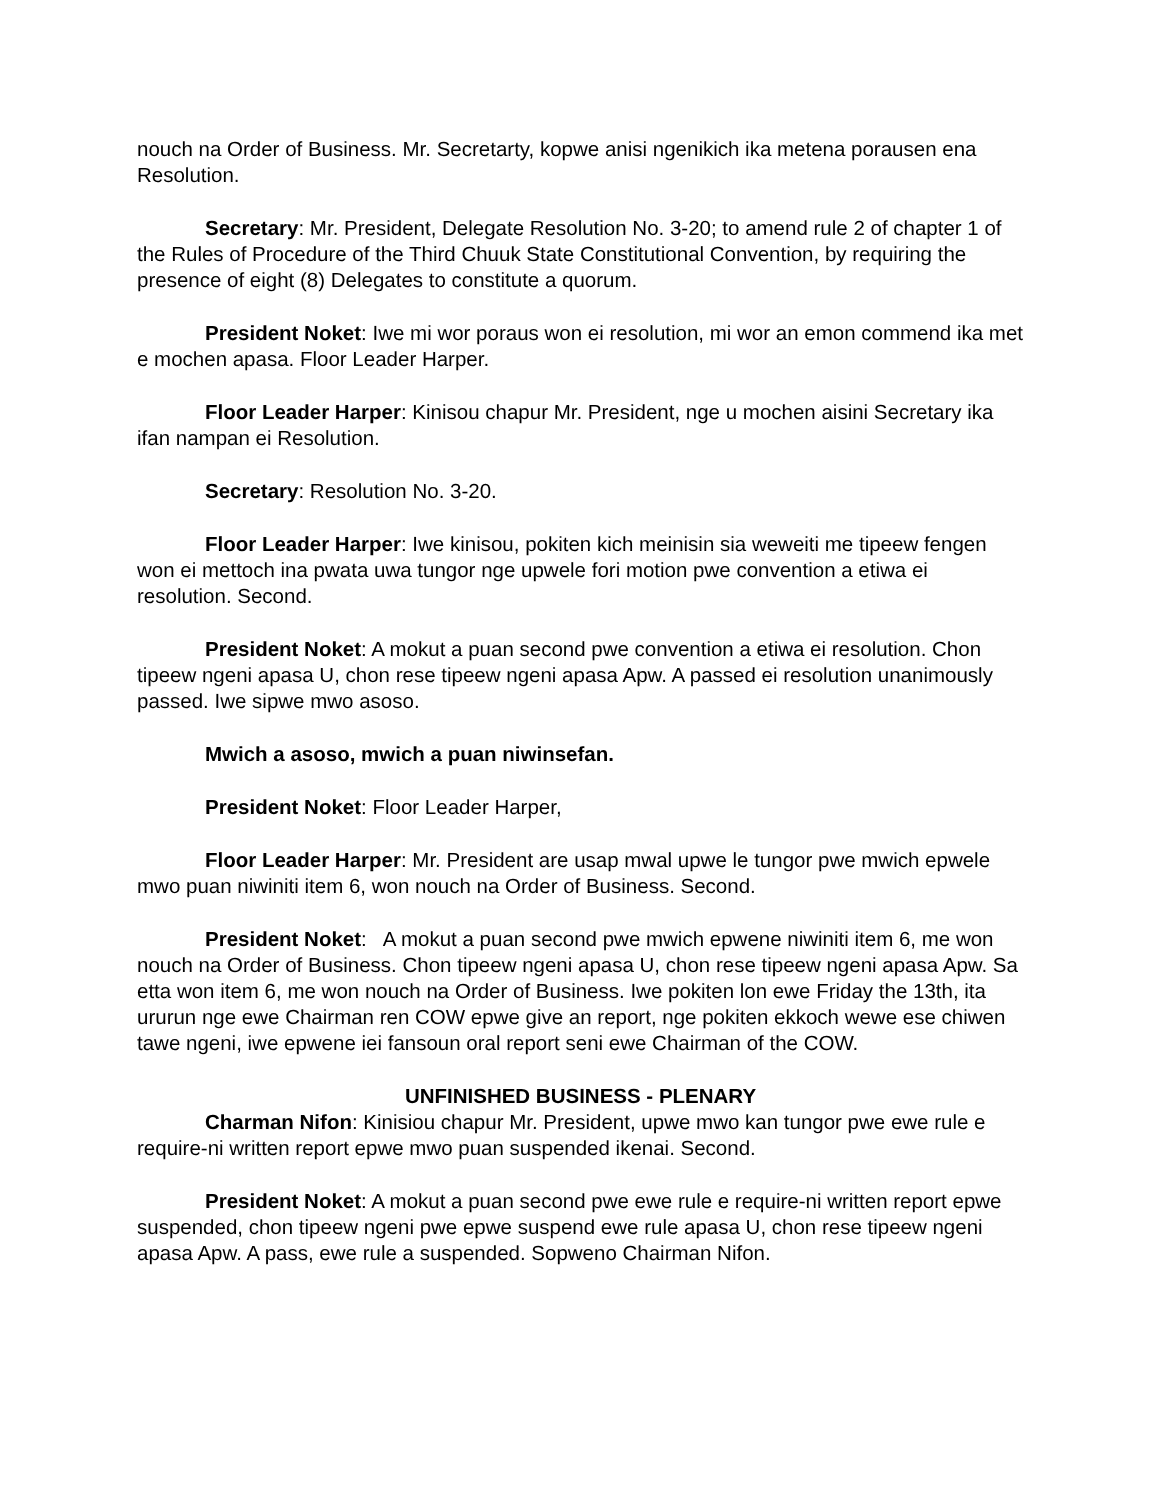nouch na Order of Business. Mr. Secretarty, kopwe anisi ngenikich ika metena porausen ena Resolution.
Secretary: Mr. President, Delegate Resolution No. 3-20; to amend rule 2 of chapter 1 of the Rules of Procedure of the Third Chuuk State Constitutional Convention, by requiring the presence of eight (8) Delegates to constitute a quorum.
President Noket: Iwe mi wor poraus won ei resolution, mi wor an emon commend ika met e mochen apasa. Floor Leader Harper.
Floor Leader Harper: Kinisou chapur Mr. President, nge u mochen aisini Secretary ika ifan nampan ei Resolution.
Secretary: Resolution No. 3-20.
Floor Leader Harper: Iwe kinisou, pokiten kich meinisin sia weweiti me tipeew fengen won ei mettoch ina pwata uwa tungor nge upwele fori motion pwe convention a etiwa ei resolution. Second.
President Noket: A mokut a puan second pwe convention a etiwa ei resolution. Chon tipeew ngeni apasa U, chon rese tipeew ngeni apasa Apw. A passed ei resolution unanimously passed. Iwe sipwe mwo asoso.
Mwich a asoso, mwich a puan niwinsefan.
President Noket: Floor Leader Harper,
Floor Leader Harper: Mr. President are usap mwal upwe le tungor pwe mwich epwele mwo puan niwiniti item 6, won nouch na Order of Business. Second.
President Noket: A mokut a puan second pwe mwich epwene niwiniti item 6, me won nouch na Order of Business. Chon tipeew ngeni apasa U, chon rese tipeew ngeni apasa Apw. Sa etta won item 6, me won nouch na Order of Business. Iwe pokiten lon ewe Friday the 13th, ita ururun nge ewe Chairman ren COW epwe give an report, nge pokiten ekkoch wewe ese chiwen tawe ngeni, iwe epwene iei fansoun oral report seni ewe Chairman of the COW.
UNFINISHED BUSINESS - PLENARY
Charman Nifon: Kinisiou chapur Mr. President, upwe mwo kan tungor pwe ewe rule e require-ni written report epwe mwo puan suspended ikenai. Second.
President Noket: A mokut a puan second pwe ewe rule e require-ni written report epwe suspended, chon tipeew ngeni pwe epwe suspend ewe rule apasa U, chon rese tipeew ngeni apasa Apw. A pass, ewe rule a suspended. Sopweno Chairman Nifon.